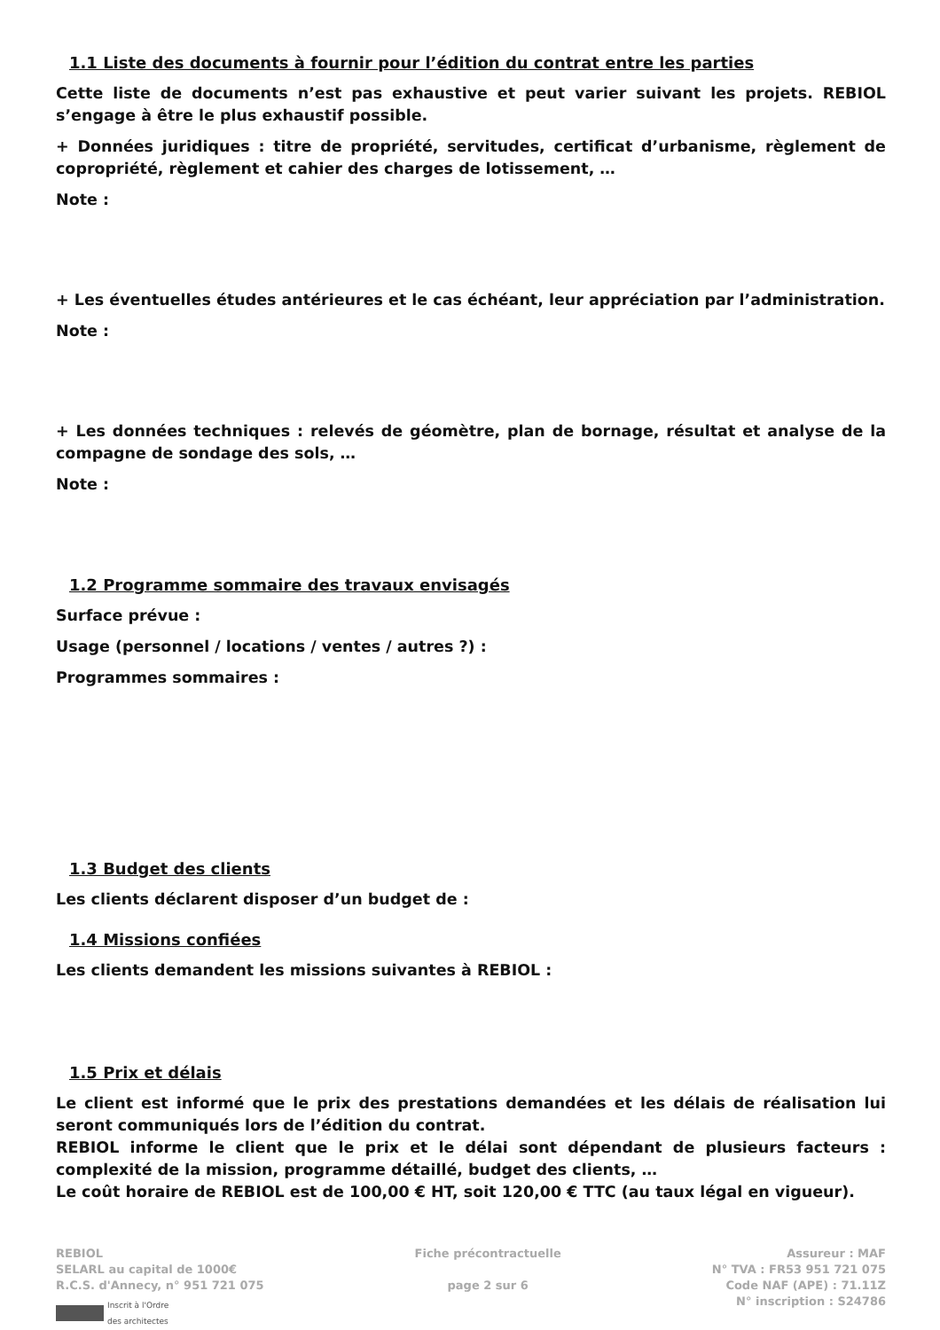1.1 Liste des documents à fournir pour l’édition du contrat entre les parties
Cette liste de documents n’est pas exhaustive et peut varier suivant les projets. REBIOL s’engage à être le plus exhaustif possible.
+ Données juridiques : titre de propriété, servitudes, certificat d’urbanisme, règlement de copropriété, règlement et cahier des charges de lotissement, …
Note :
+ Les éventuelles études antérieures et le cas échéant, leur appréciation par l’administration.
Note :
+ Les données techniques : relevés de géomètre, plan de bornage, résultat et analyse de la compagne de sondage des sols, …
Note :
1.2 Programme sommaire des travaux envisagés
Surface prévue :
Usage (personnel / locations / ventes / autres ?) :
Programmes sommaires :
1.3 Budget des clients
Les clients déclarent disposer d’un budget de :
1.4 Missions confiées
Les clients demandent les missions suivantes à REBIOL :
1.5 Prix et délais
Le client est informé que le prix des prestations demandées et les délais de réalisation lui seront communiqués lors de l’édition du contrat.
REBIOL informe le client que le prix et le délai sont dépendant de plusieurs facteurs : complexité de la mission, programme détaillé, budget des clients, …
Le coût horaire de REBIOL est de 100,00 € HT, soit 120,00 € TTC (au taux légal en vigueur).
REBIOL
SELARL au capital de 1000€
R.C.S. d'Annecy, n° 951 721 075
Inscrit à l'Ordre
des architectes
Fiche précontractuelle
page 2 sur 6
Assureur : MAF
N° TVA : FR53 951 721 075
Code NAF (APE) : 71.11Z
N° inscription : S24786